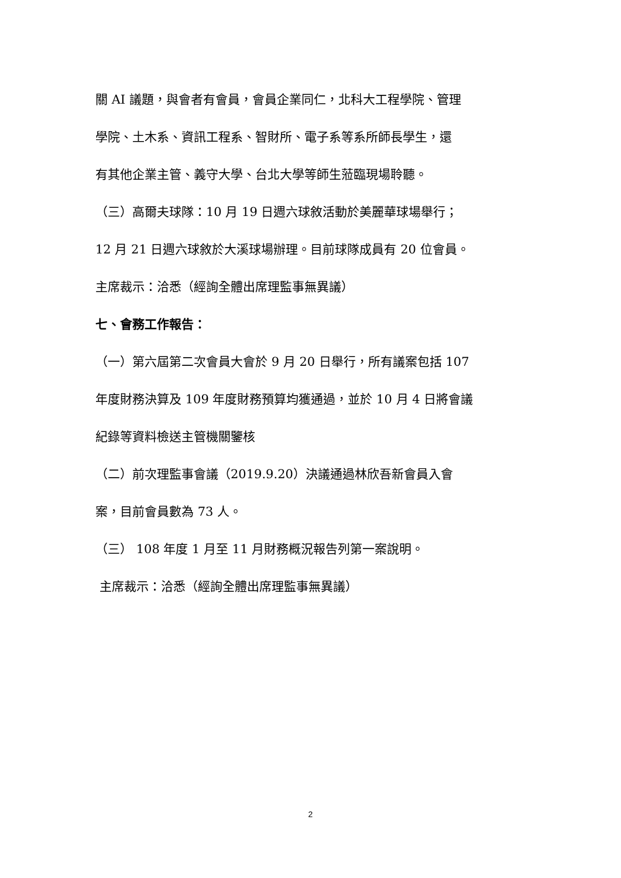關 AI 議題，與會者有會員，會員企業同仁，北科大工程學院、管理
學院、土木系、資訊工程系、智財所、電子系等系所師長學生，還
有其他企業主管、義守大學、台北大學等師生蒞臨現場聆聽。
（三）高爾夫球隊：10 月 19 日週六球敘活動於美麗華球場舉行；
12 月 21 日週六球敘於大溪球場辦理。目前球隊成員有 20 位會員。
主席裁示：洽悉（經詢全體出席理監事無異議）
七、會務工作報告：
（一）第六屆第二次會員大會於 9 月 20 日舉行，所有議案包括 107
年度財務決算及 109 年度財務預算均獲通過，並於 10 月 4 日將會議
紀錄等資料檢送主管機關鑒核
（二）前次理監事會議（2019.9.20）決議通過林欣吾新會員入會
案，目前會員數為 73 人。
（三） 108 年度 1 月至 11 月財務概況報告列第一案說明。
主席裁示：洽悉（經詢全體出席理監事無異議）
2